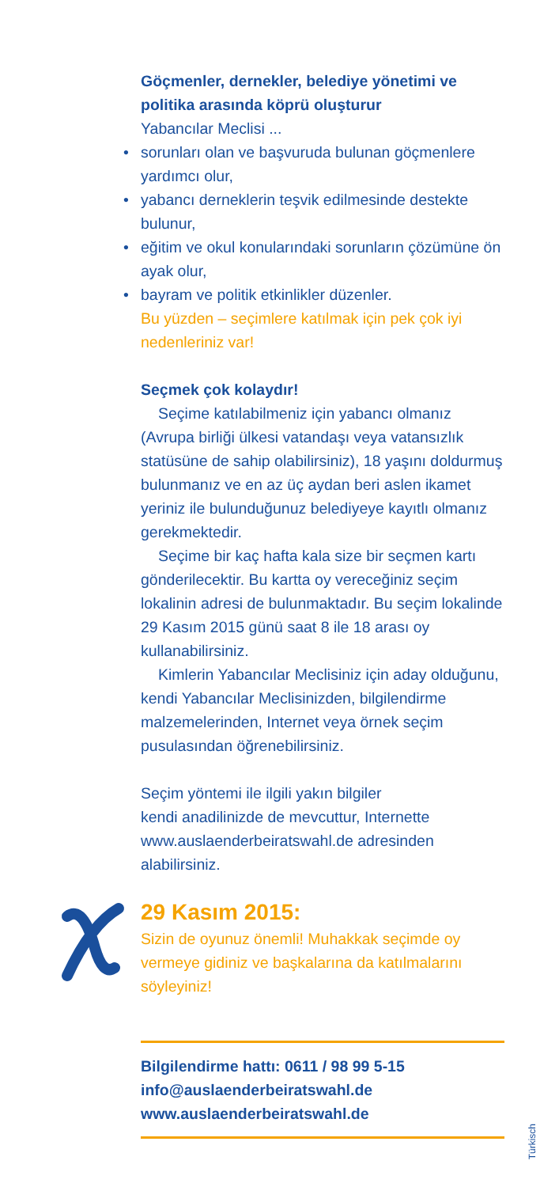Göçmenler, dernekler, belediye yönetimi ve politika arasında köprü oluşturur
Yabancılar Meclisi ...
• sorunları olan ve başvuruda bulunan göçmenlere yardımcı olur,
• yabancı derneklerin teşvik edilmesinde destekte bulunur,
• eğitim ve okul konularındaki sorunların çözümüne ön ayak olur,
• bayram ve politik etkinlikler düzenler.
Bu yüzden – seçimlere katılmak için pek çok iyi nedenleriniz var!
Seçmek çok kolaydır!
Seçime katılabilmeniz için yabancı olmanız (Avrupa birliği ülkesi vatandaşı veya vatansızlık statüsüne de sahip olabilirsiniz), 18 yaşını doldurmuş bulunmanız ve en az üç aydan beri aslen ikamet yeriniz ile bulunduğunuz belediyeye kayıtlı olmanız gerekmektedir.
Seçime bir kaç hafta kala size bir seçmen kartı gönderilecektir. Bu kartta oy vereceğiniz seçim lokalinin adresi de bulunmaktadır. Bu seçim lokalinde 29 Kasım 2015 günü saat 8 ile 18 arası oy kullanabilirsiniz.
Kimlerin Yabancılar Meclisiniz için aday olduğunu, kendi Yabancılar Meclisinizden, bilgilendirme malzemelerinden, Internet veya örnek seçim pusulasından öğrenebilirsiniz.
Seçim yöntemi ile ilgili yakın bilgiler
kendi anadilinizde de mevcuttur, Internette www.auslaenderbeiratswahl.de adresinden alabilirsiniz.
29 Kasım 2015:
Sizin de oyunuz önemli! Muhakkak seçimde oy vermeye gidiniz ve başkalarına da katılmalarını söyleyiniz!
Bilgilendirme hattı: 0611 / 98 99 5-15
info@auslaenderbeiratswahl.de
www.auslaenderbeiratswahl.de
Türkisch